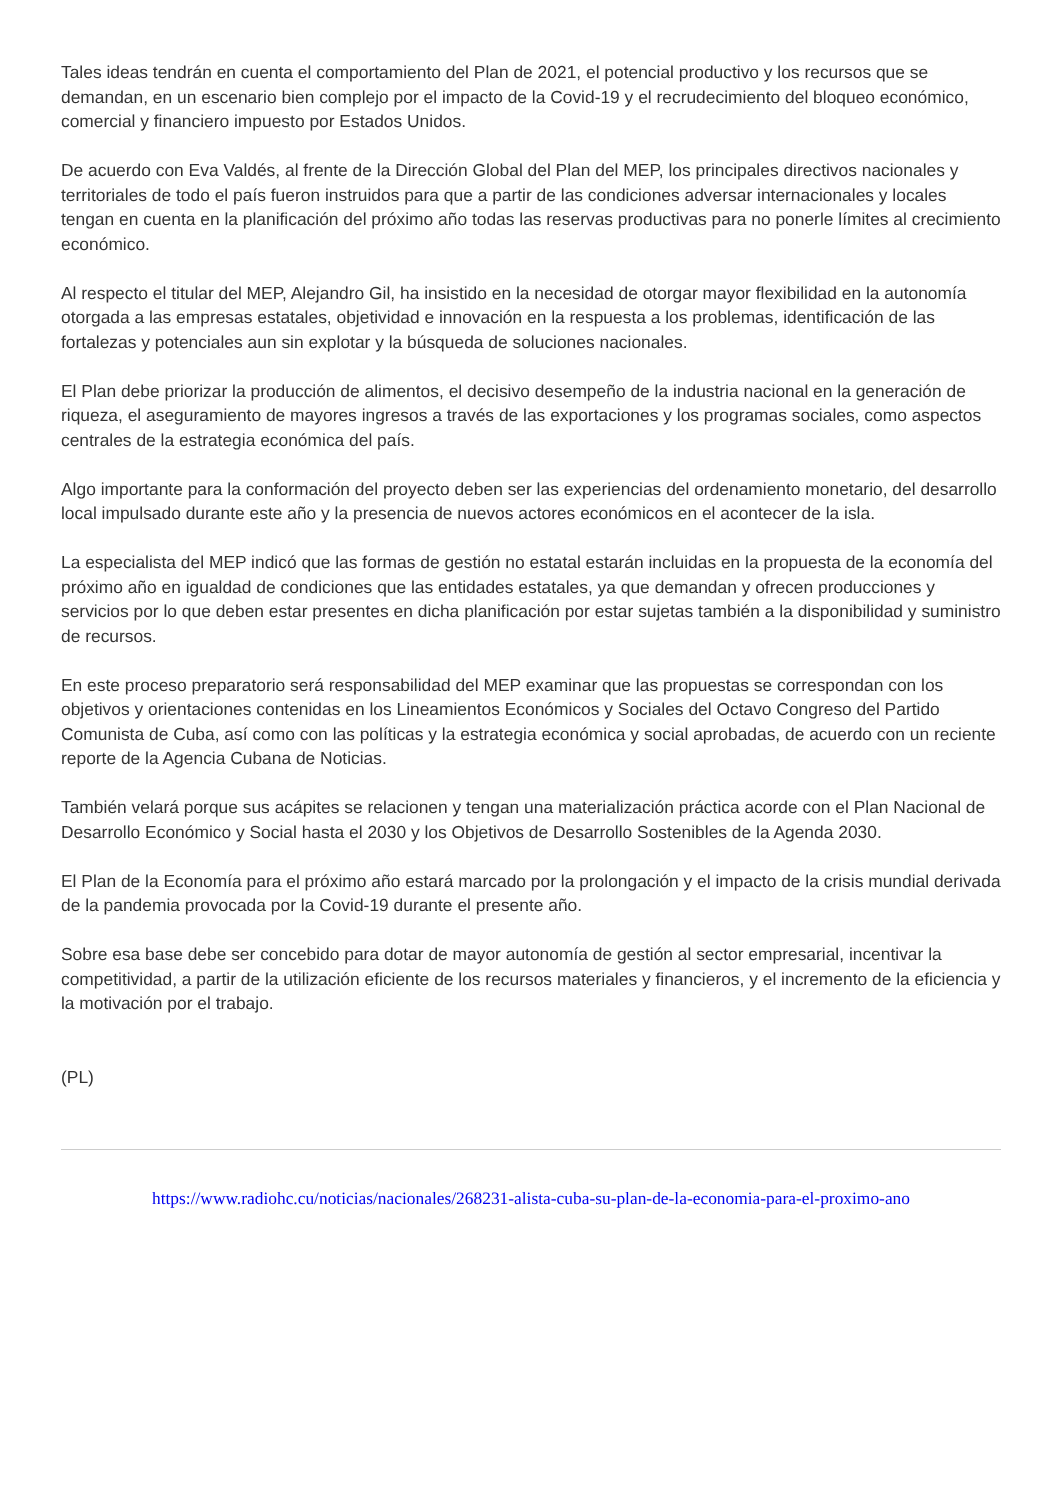Tales ideas tendrán en cuenta el comportamiento del Plan de 2021, el potencial productivo y los recursos que se demandan, en un escenario bien complejo por el impacto de la Covid-19 y el recrudecimiento del bloqueo económico, comercial y financiero impuesto por Estados Unidos.
De acuerdo con Eva Valdés, al frente de la Dirección Global del Plan del MEP, los principales directivos nacionales y territoriales de todo el país fueron instruidos para que a partir de las condiciones adversar internacionales y locales tengan en cuenta en la planificación del próximo año todas las reservas productivas para no ponerle límites al crecimiento económico.
Al respecto el titular del MEP, Alejandro Gil, ha insistido en la necesidad de otorgar mayor flexibilidad en la autonomía otorgada a las empresas estatales, objetividad e innovación en la respuesta a los problemas, identificación de las fortalezas y potenciales aun sin explotar y la búsqueda de soluciones nacionales.
El Plan debe priorizar la producción de alimentos, el decisivo desempeño de la industria nacional en la generación de riqueza, el aseguramiento de mayores ingresos a través de las exportaciones y los programas sociales, como aspectos centrales de la estrategia económica del país.
Algo importante para la conformación del proyecto deben ser las experiencias del ordenamiento monetario, del desarrollo local impulsado durante este año y la presencia de nuevos actores económicos en el acontecer de la isla.
La especialista del MEP indicó que las formas de gestión no estatal estarán incluidas en la propuesta de la economía del próximo año en igualdad de condiciones que las entidades estatales, ya que demandan y ofrecen producciones y servicios por lo que deben estar presentes en dicha planificación por estar sujetas también a la disponibilidad y suministro de recursos.
En este proceso preparatorio será responsabilidad del MEP examinar que las propuestas se correspondan con los objetivos y orientaciones contenidas en los Lineamientos Económicos y Sociales del Octavo Congreso del Partido Comunista de Cuba, así como con las políticas y la estrategia económica y social aprobadas, de acuerdo con un reciente reporte de la Agencia Cubana de Noticias.
También velará porque sus acápites se relacionen y tengan una materialización práctica acorde con el Plan Nacional de Desarrollo Económico y Social hasta el 2030 y los Objetivos de Desarrollo Sostenibles de la Agenda 2030.
El Plan de la Economía para el próximo año estará marcado por la prolongación y el impacto de la crisis mundial derivada de la pandemia provocada por la Covid-19 durante el presente año.
Sobre esa base debe ser concebido para dotar de mayor autonomía de gestión al sector empresarial, incentivar la competitividad, a partir de la utilización eficiente de los recursos materiales y financieros, y el incremento de la eficiencia y la motivación por el trabajo.
(PL)
https://www.radiohc.cu/noticias/nacionales/268231-alista-cuba-su-plan-de-la-economia-para-el-proximo-ano